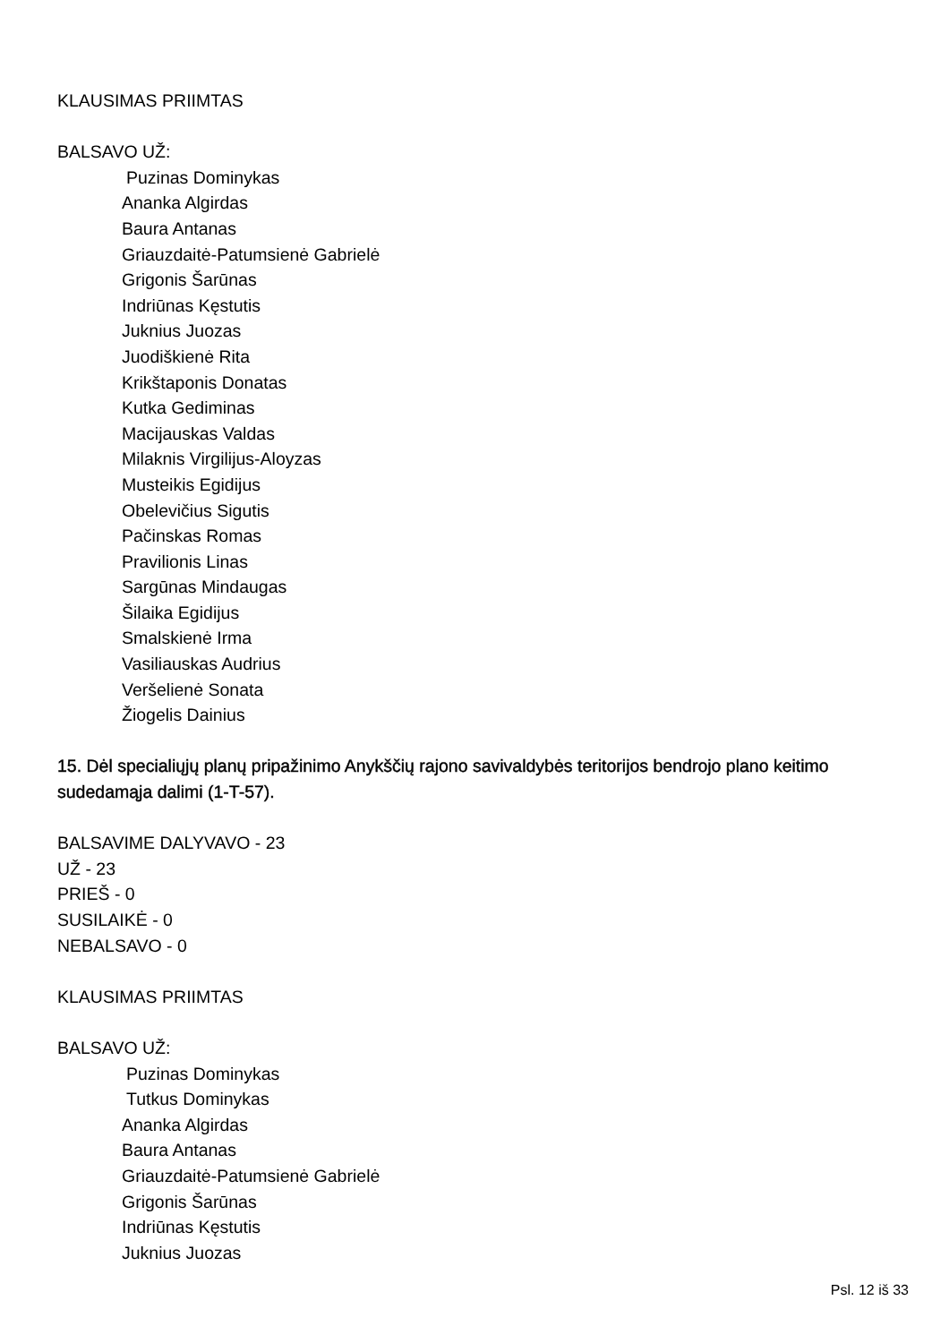KLAUSIMAS PRIIMTAS
BALSAVO UŽ:
Puzinas Dominykas
Ananka Algirdas
Baura Antanas
Griauzdaitė-Patumsienė Gabrielė
Grigonis Šarūnas
Indriūnas Kęstutis
Juknius Juozas
Juodiškienė Rita
Krikštaponis Donatas
Kutka Gediminas
Macijauskas Valdas
Milaknis Virgilijus-Aloyzas
Musteikis Egidijus
Obelevičius Sigutis
Pačinskas Romas
Pravilionis Linas
Sargūnas Mindaugas
Šilaika Egidijus
Smalskienė Irma
Vasiliauskas Audrius
Veršelienė Sonata
Žiogelis Dainius
15. Dėl specialiųjų planų pripažinimo Anykščių rajono savivaldybės teritorijos bendrojo plano keitimo sudedamąja dalimi (1-T-57).
BALSAVIME DALYVAVO - 23
UŽ - 23
PRIEŠ - 0
SUSILAIKĖ - 0
NEBALSAVO - 0
KLAUSIMAS PRIIMTAS
BALSAVO UŽ:
Puzinas Dominykas
Tutkus Dominykas
Ananka Algirdas
Baura Antanas
Griauzdaitė-Patumsienė Gabrielė
Grigonis Šarūnas
Indriūnas Kęstutis
Juknius Juozas
Psl. 12 iš 33